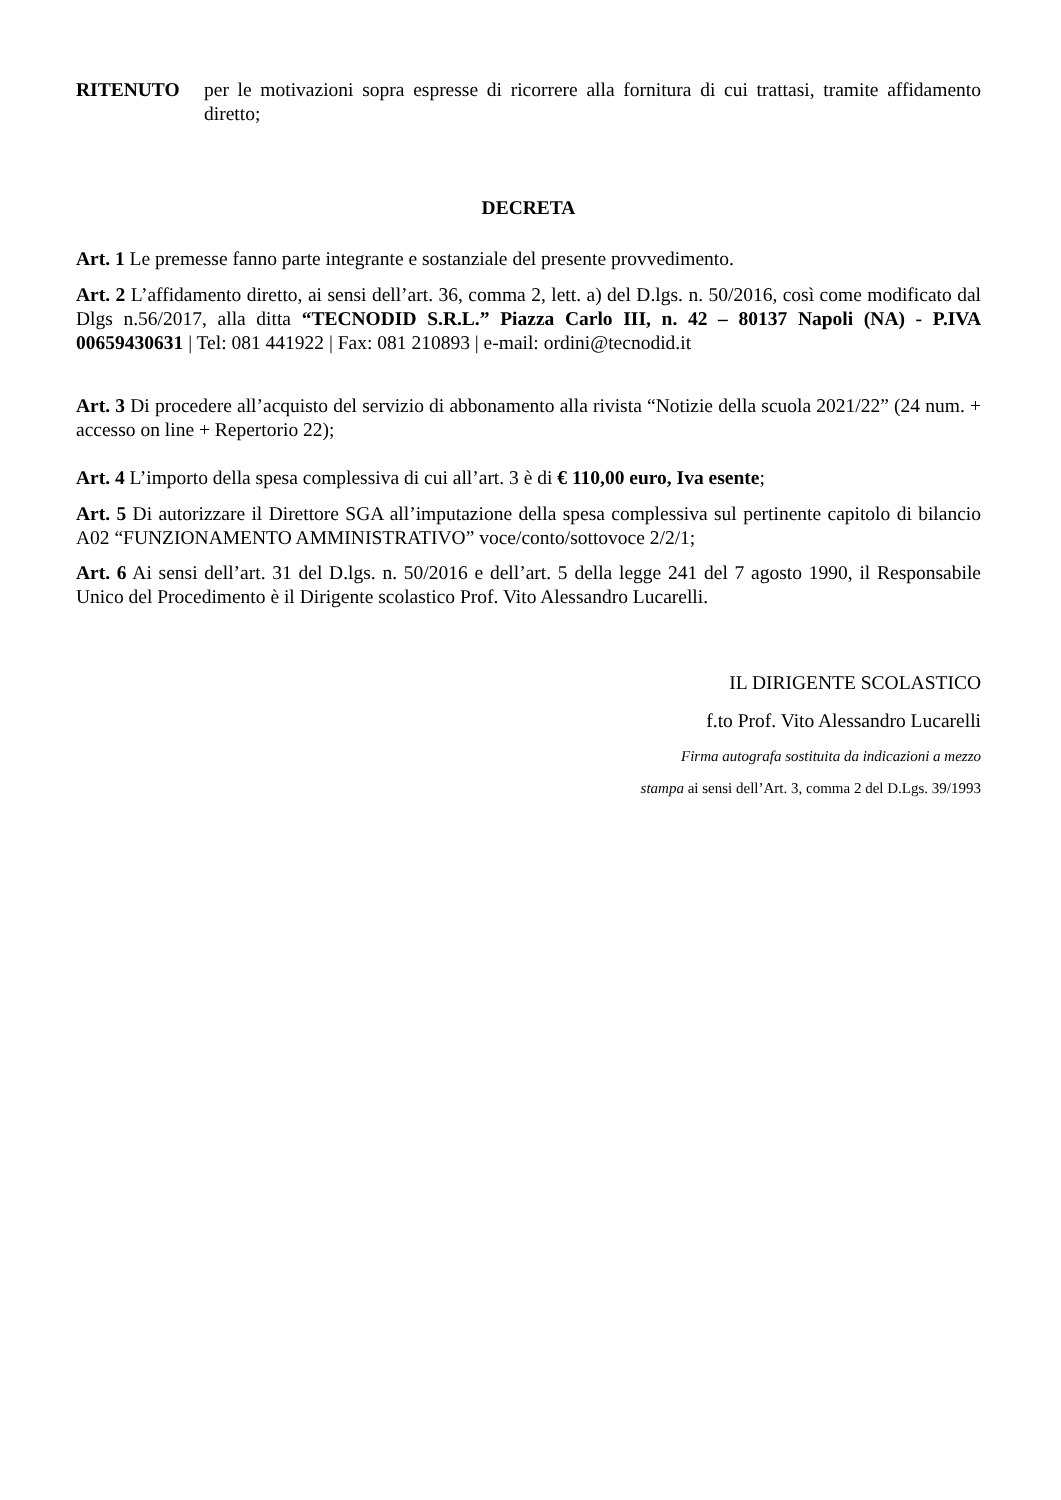RITENUTO per le motivazioni sopra espresse di ricorrere alla fornitura di cui trattasi, tramite affidamento diretto;
DECRETA
Art. 1 Le premesse fanno parte integrante e sostanziale del presente provvedimento.
Art. 2 L’affidamento diretto, ai sensi dell’art. 36, comma 2, lett. a) del D.lgs. n. 50/2016, così come modificato dal Dlgs n.56/2017, alla ditta “TECNODID S.R.L.” Piazza Carlo III, n. 42 – 80137 Napoli (NA) - P.IVA 00659430631 | Tel: 081 441922 | Fax: 081 210893 | e-mail: ordini@tecnodid.it
Art. 3 Di procedere all’acquisto del servizio di abbonamento alla rivista “Notizie della scuola 2021/22” (24 num. + accesso on line + Repertorio 22);
Art. 4 L’importo della spesa complessiva di cui all’art. 3 è di € 110,00 euro, Iva esente;
Art. 5 Di autorizzare il Direttore SGA all’imputazione della spesa complessiva sul pertinente capitolo di bilancio A02 “FUNZIONAMENTO AMMINISTRATIVO” voce/conto/sottovoce 2/2/1;
Art. 6 Ai sensi dell’art. 31 del D.lgs. n. 50/2016 e dell’art. 5 della legge 241 del 7 agosto 1990, il Responsabile Unico del Procedimento è il Dirigente scolastico Prof. Vito Alessandro Lucarelli.
IL DIRIGENTE SCOLASTICO
f.to Prof. Vito Alessandro Lucarelli
Firma autografa sostituita da indicazioni a mezzo
stampa ai sensi dell’Art. 3, comma 2 del D.Lgs. 39/1993